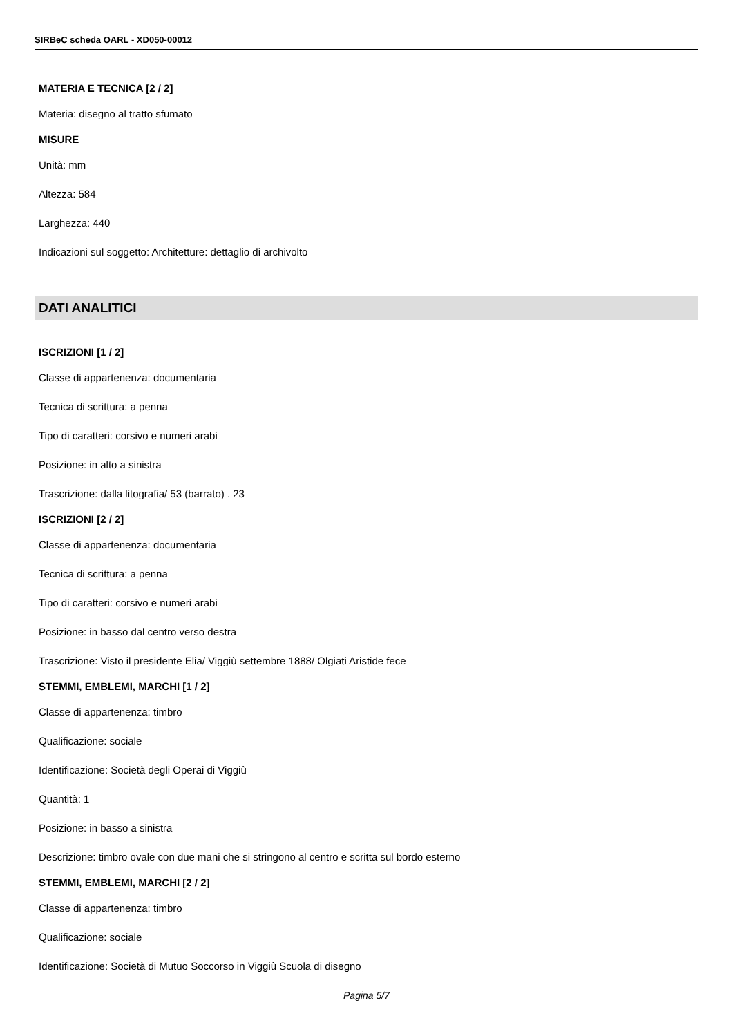SIRBeC scheda OARL - XD050-00012
MATERIA E TECNICA [2 / 2]
Materia: disegno al tratto sfumato
MISURE
Unità: mm
Altezza: 584
Larghezza: 440
Indicazioni sul soggetto: Architetture: dettaglio di archivolto
DATI ANALITICI
ISCRIZIONI [1 / 2]
Classe di appartenenza: documentaria
Tecnica di scrittura: a penna
Tipo di caratteri: corsivo e numeri arabi
Posizione: in alto a sinistra
Trascrizione: dalla litografia/ 53 (barrato) . 23
ISCRIZIONI [2 / 2]
Classe di appartenenza: documentaria
Tecnica di scrittura: a penna
Tipo di caratteri: corsivo e numeri arabi
Posizione: in basso dal centro verso destra
Trascrizione: Visto il presidente Elia/ Viggiù settembre 1888/ Olgiati Aristide fece
STEMMI, EMBLEMI, MARCHI [1 / 2]
Classe di appartenenza: timbro
Qualificazione: sociale
Identificazione: Società degli Operai di Viggiù
Quantità: 1
Posizione: in basso a sinistra
Descrizione: timbro ovale con due mani che si stringono al centro e scritta sul bordo esterno
STEMMI, EMBLEMI, MARCHI [2 / 2]
Classe di appartenenza: timbro
Qualificazione: sociale
Identificazione: Società di Mutuo Soccorso in Viggiù Scuola di disegno
Pagina 5/7